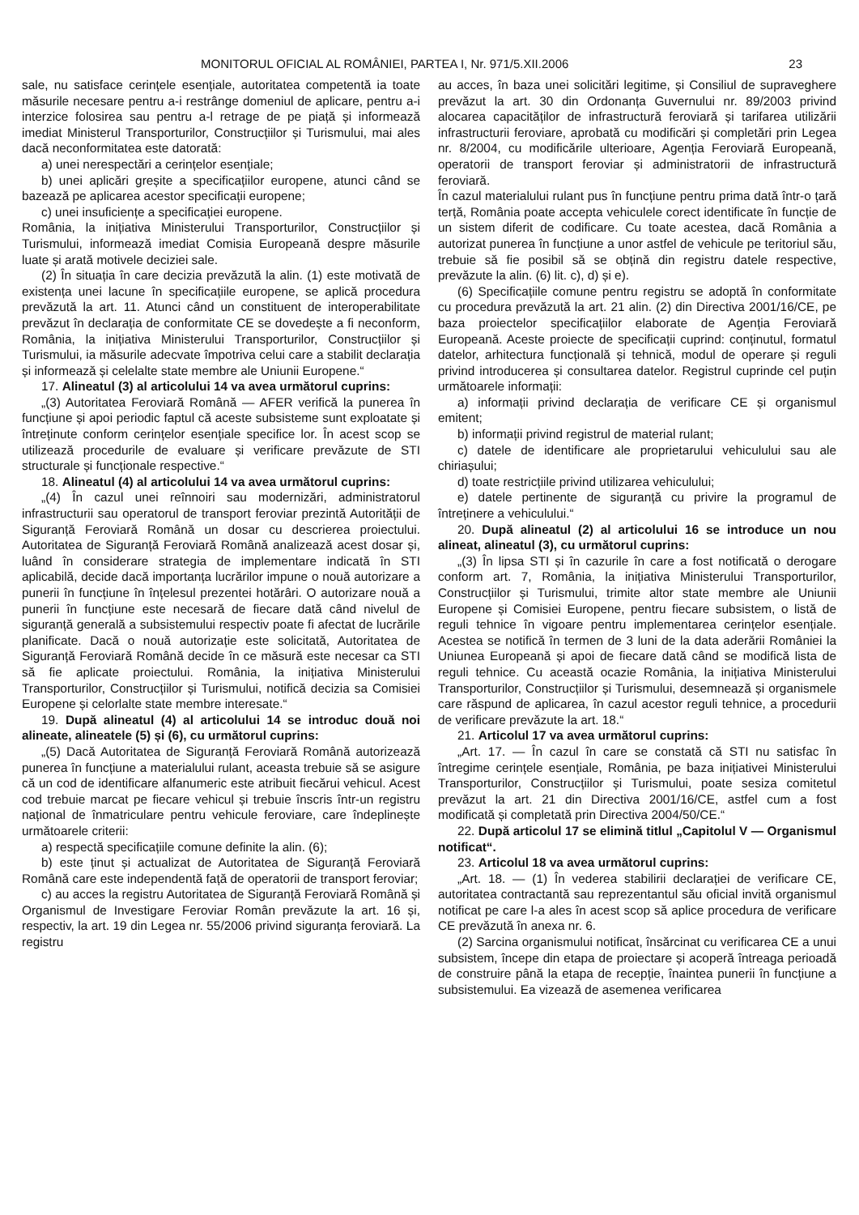MONITORUL OFICIAL AL ROMÂNIEI, PARTEA I, Nr. 971/5.XII.2006 23
sale, nu satisface cerințele esențiale, autoritatea competentă ia toate măsurile necesare pentru a-i restrânge domeniul de aplicare, pentru a-i interzice folosirea sau pentru a-l retrage de pe piață și informează imediat Ministerul Transporturilor, Construcțiilor și Turismului, mai ales dacă neconformitatea este datorată:
a) unei nerespectări a cerințelor esențiale;
b) unei aplicări greșite a specificațiilor europene, atunci când se bazează pe aplicarea acestor specificații europene;
c) unei insuficiențe a specificației europene.
România, la inițiativa Ministerului Transporturilor, Construcțiilor și Turismului, informează imediat Comisia Europeană despre măsurile luate și arată motivele deciziei sale.
(2) În situația în care decizia prevăzută la alin. (1) este motivată de existența unei lacune în specificațiile europene, se aplică procedura prevăzută la art. 11. Atunci când un constituent de interoperabilitate prevăzut în declarația de conformitate CE se dovedește a fi neconform, România, la inițiativa Ministerului Transporturilor, Construcțiilor și Turismului, ia măsurile adecvate împotriva celui care a stabilit declarația și informează și celelalte state membre ale Uniunii Europene.“
17. Alineatul (3) al articolului 14 va avea următorul cuprins:
„(3) Autoritatea Feroviară Română — AFER verifică la punerea în funcțiune și apoi periodic faptul că aceste subsisteme sunt exploatate și întreținute conform cerințelor esențiale specifice lor. În acest scop se utilizează procedurile de evaluare și verificare prevăzute de STI structurale și funcționale respective.“
18. Alineatul (4) al articolului 14 va avea următorul cuprins:
„(4) În cazul unei reînnoiri sau modernizări, administratorul infrastructurii sau operatorul de transport feroviar prezintă Autorității de Siguranță Feroviară Română un dosar cu descrierea proiectului. Autoritatea de Siguranță Feroviară Română analizează acest dosar și, luând în considerare strategia de implementare indicată în STI aplicabilă, decide dacă importanța lucrărilor impune o nouă autorizare a punerii în funcțiune în înțelesul prezentei hotărâri. O autorizare nouă a punerii în funcțiune este necesară de fiecare dată când nivelul de siguranță generală a subsistemului respectiv poate fi afectat de lucrările planificate. Dacă o nouă autorizație este solicitată, Autoritatea de Siguranță Feroviară Română decide în ce măsură este necesar ca STI să fie aplicate proiectului. România, la inițiativa Ministerului Transporturilor, Construcțiilor și Turismului, notifică decizia sa Comisiei Europene și celorlalte state membre interesate.“
19. După alineatul (4) al articolului 14 se introduc două noi alineate, alineatele (5) și (6), cu următorul cuprins:
„(5) Dacă Autoritatea de Siguranță Feroviară Română autorizează punerea în funcțiune a materialului rulant, aceasta trebuie să se asigure că un cod de identificare alfanumeric este atribuit fiecărui vehicul. Acest cod trebuie marcat pe fiecare vehicul și trebuie înscris într-un registru național de înmatriculare pentru vehicule feroviare, care îndeplinește următoarele criterii:
a) respectă specificațiile comune definite la alin. (6);
b) este ținut și actualizat de Autoritatea de Siguranță Feroviară Română care este independentă față de operatorii de transport feroviar;
c) au acces la registru Autoritatea de Siguranță Feroviară Română și Organismul de Investigare Feroviar Român prevăzute la art. 16 și, respectiv, la art. 19 din Legea nr. 55/2006 privind siguranța feroviară. La registru
au acces, în baza unei solicitări legitime, și Consiliul de supraveghere prevăzut la art. 30 din Ordonanța Guvernului nr. 89/2003 privind alocarea capacităților de infrastructură feroviară și tarifarea utilizării infrastructurii feroviare, aprobată cu modificări și completări prin Legea nr. 8/2004, cu modificările ulterioare, Agenția Feroviară Europeană, operatorii de transport feroviar și administratorii de infrastructură feroviară.
În cazul materialului rulant pus în funcțiune pentru prima dată într-o țară terță, România poate accepta vehiculele corect identificate în funcție de un sistem diferit de codificare. Cu toate acestea, dacă România a autorizat punerea în funcțiune a unor astfel de vehicule pe teritoriul său, trebuie să fie posibil să se obțină din registru datele respective, prevăzute la alin. (6) lit. c), d) și e).
(6) Specificațiile comune pentru registru se adoptă în conformitate cu procedura prevăzută la art. 21 alin. (2) din Directiva 2001/16/CE, pe baza proiectelor specificațiilor elaborate de Agenția Feroviară Europeană. Aceste proiecte de specificații cuprind: conținutul, formatul datelor, arhitectura funcțională și tehnică, modul de operare și reguli privind introducerea și consultarea datelor. Registrul cuprinde cel puțin următoarele informații:
a) informații privind declarația de verificare CE și organismul emitent;
b) informații privind registrul de material rulant;
c) datele de identificare ale proprietarului vehiculului sau ale chiriașului;
d) toate restricțiile privind utilizarea vehiculului;
e) datele pertinente de siguranță cu privire la programul de întreținere a vehiculului.“
20. După alineatul (2) al articolului 16 se introduce un nou alineat, alineatul (3), cu următorul cuprins:
„(3) În lipsa STI și în cazurile în care a fost notificată o derogare conform art. 7, România, la inițiativa Ministerului Transporturilor, Construcțiilor și Turismului, trimite altor state membre ale Uniunii Europene și Comisiei Europene, pentru fiecare subsistem, o listă de reguli tehnice în vigoare pentru implementarea cerințelor esențiale. Acestea se notifică în termen de 3 luni de la data aderării României la Uniunea Europeană și apoi de fiecare dată când se modifică lista de reguli tehnice. Cu această ocazie România, la inițiativa Ministerului Transporturilor, Construcțiilor și Turismului, desemnează și organismele care răspund de aplicarea, în cazul acestor reguli tehnice, a procedurii de verificare prevăzute la art. 18.“
21. Articolul 17 va avea următorul cuprins:
„Art. 17. — În cazul în care se constată că STI nu satisfac în întregime cerințele esențiale, România, pe baza inițiativei Ministerului Transporturilor, Construcțiilor și Turismului, poate sesiza comitetul prevăzut la art. 21 din Directiva 2001/16/CE, astfel cum a fost modificată și completată prin Directiva 2004/50/CE.“
22. După articolul 17 se elimină titlul „Capitolul V — Organismul notificat“.
23. Articolul 18 va avea următorul cuprins:
„Art. 18. — (1) În vederea stabilirii declarației de verificare CE, autoritatea contractantă sau reprezentantul său oficial invită organismul notificat pe care l-a ales în acest scop să aplice procedura de verificare CE prevăzută în anexa nr. 6.
(2) Sarcina organismului notificat, însărcinat cu verificarea CE a unui subsistem, începe din etapa de proiectare și acoperă întreaga perioadă de construire până la etapa de recepție, înaintea punerii în funcțiune a subsistemului. Ea vizează de asemenea verificarea